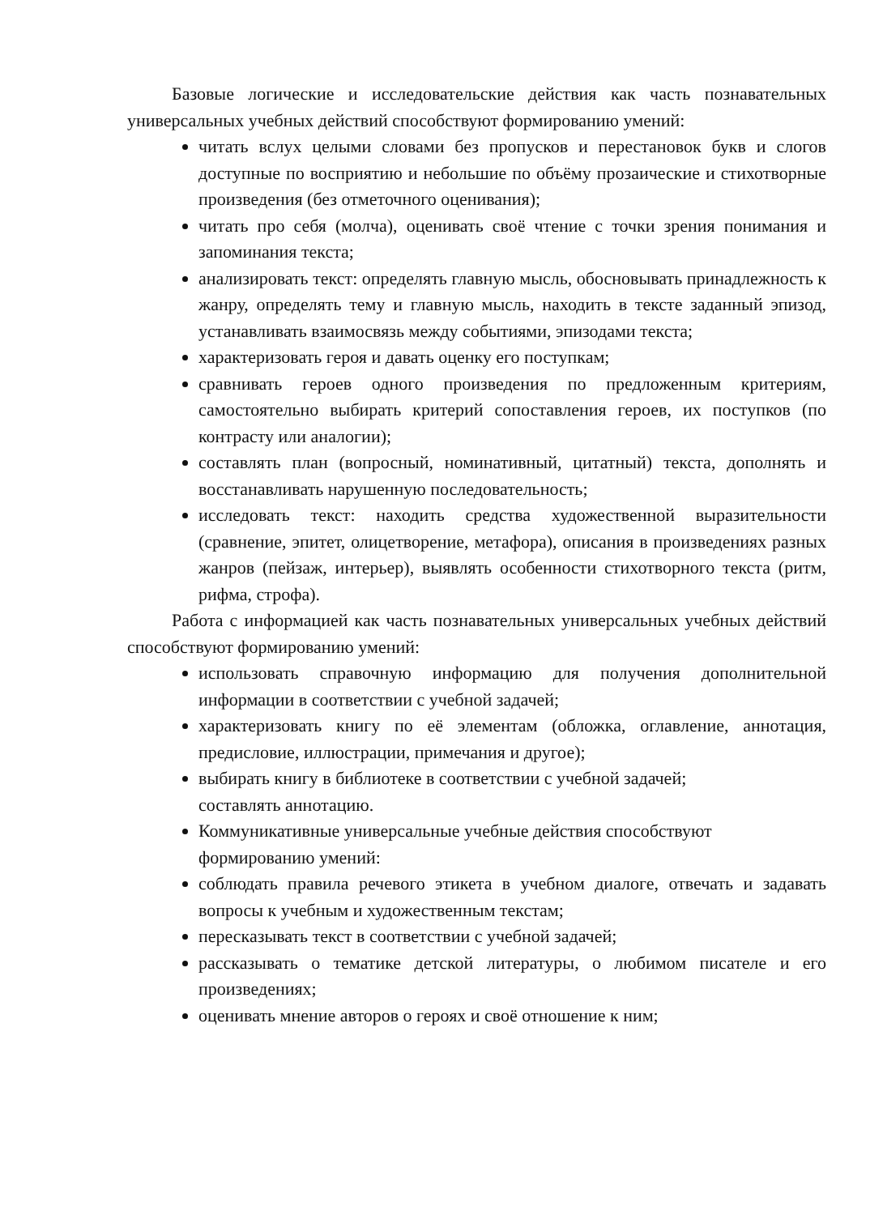Базовые логические и исследовательские действия как часть познавательных универсальных учебных действий способствуют формированию умений:
читать вслух целыми словами без пропусков и перестановок букв и слогов доступные по восприятию и небольшие по объёму прозаические и стихотворные произведения (без отметочного оценивания);
читать про себя (молча), оценивать своё чтение с точки зрения понимания и запоминания текста;
анализировать текст: определять главную мысль, обосновывать принадлежность к жанру, определять тему и главную мысль, находить в тексте заданный эпизод, устанавливать взаимосвязь между событиями, эпизодами текста;
характеризовать героя и давать оценку его поступкам;
сравнивать героев одного произведения по предложенным критериям, самостоятельно выбирать критерий сопоставления героев, их поступков (по контрасту или аналогии);
составлять план (вопросный, номинативный, цитатный) текста, дополнять и восстанавливать нарушенную последовательность;
исследовать текст: находить средства художественной выразительности (сравнение, эпитет, олицетворение, метафора), описания в произведениях разных жанров (пейзаж, интерьер), выявлять особенности стихотворного текста (ритм, рифма, строфа).
Работа с информацией как часть познавательных универсальных учебных действий способствуют формированию умений:
использовать справочную информацию для получения дополнительной информации в соответствии с учебной задачей;
характеризовать книгу по её элементам (обложка, оглавление, аннотация, предисловие, иллюстрации, примечания и другое);
выбирать книгу в библиотеке в соответствии с учебной задачей;
составлять аннотацию.
Коммуникативные универсальные учебные действия способствуют формированию умений:
соблюдать правила речевого этикета в учебном диалоге, отвечать и задавать вопросы к учебным и художественным текстам;
пересказывать текст в соответствии с учебной задачей;
рассказывать о тематике детской литературы, о любимом писателе и его произведениях;
оценивать мнение авторов о героях и своё отношение к ним;